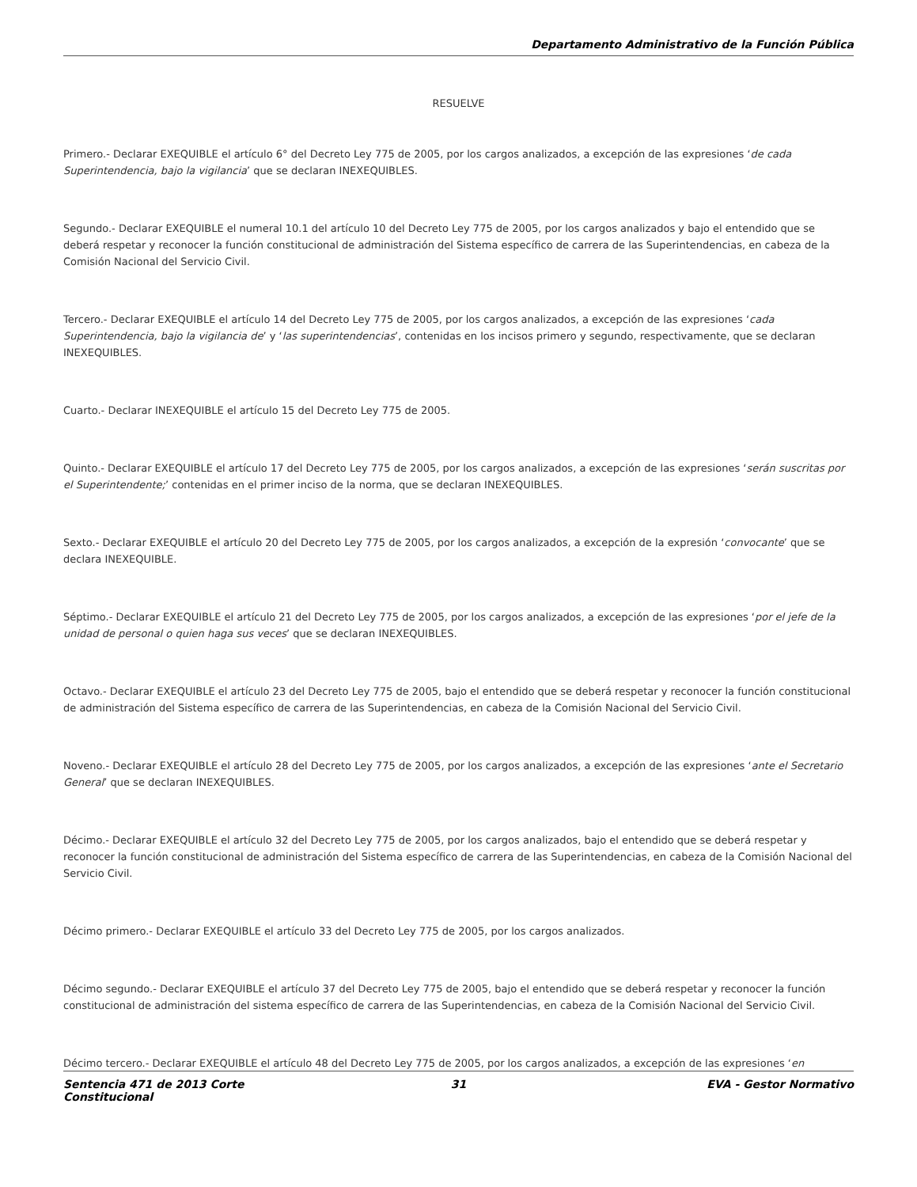Departamento Administrativo de la Función Pública
RESUELVE
Primero.- Declarar EXEQUIBLE el artículo 6° del Decreto Ley 775 de 2005, por los cargos analizados, a excepción de las expresiones ‘de cada Superintendencia, bajo la vigilancia’ que se declaran INEXEQUIBLES.
Segundo.- Declarar EXEQUIBLE el numeral 10.1 del artículo 10 del Decreto Ley 775 de 2005, por los cargos analizados y bajo el entendido que se deberá respetar y reconocer la función constitucional de administración del Sistema específico de carrera de las Superintendencias, en cabeza de la Comisión Nacional del Servicio Civil.
Tercero.- Declarar EXEQUIBLE el artículo 14 del Decreto Ley 775 de 2005, por los cargos analizados, a excepción de las expresiones ‘cada Superintendencia, bajo la vigilancia de’ y ‘las superintendencias’, contenidas en los incisos primero y segundo, respectivamente, que se declaran INEXEQUIBLES.
Cuarto.- Declarar INEXEQUIBLE el artículo 15 del Decreto Ley 775 de 2005.
Quinto.- Declarar EXEQUIBLE el artículo 17 del Decreto Ley 775 de 2005, por los cargos analizados, a excepción de las expresiones ‘serán suscritas por el Superintendente;’ contenidas en el primer inciso de la norma, que se declaran INEXEQUIBLES.
Sexto.- Declarar EXEQUIBLE el artículo 20 del Decreto Ley 775 de 2005, por los cargos analizados, a excepción de la expresión ‘convocante’ que se declara INEXEQUIBLE.
Séptimo.- Declarar EXEQUIBLE el artículo 21 del Decreto Ley 775 de 2005, por los cargos analizados, a excepción de las expresiones ‘por el jefe de la unidad de personal o quien haga sus veces’ que se declaran INEXEQUIBLES.
Octavo.- Declarar EXEQUIBLE el artículo 23 del Decreto Ley 775 de 2005, bajo el entendido que se deberá respetar y reconocer la función constitucional de administración del Sistema específico de carrera de las Superintendencias, en cabeza de la Comisión Nacional del Servicio Civil.
Noveno.- Declarar EXEQUIBLE el artículo 28 del Decreto Ley 775 de 2005, por los cargos analizados, a excepción de las expresiones ‘ante el Secretario General’ que se declaran INEXEQUIBLES.
Décimo.- Declarar EXEQUIBLE el artículo 32 del Decreto Ley 775 de 2005, por los cargos analizados, bajo el entendido que se deberá respetar y reconocer la función constitucional de administración del Sistema específico de carrera de las Superintendencias, en cabeza de la Comisión Nacional del Servicio Civil.
Décimo primero.- Declarar EXEQUIBLE el artículo 33 del Decreto Ley 775 de 2005, por los cargos analizados.
Décimo segundo.- Declarar EXEQUIBLE el artículo 37 del Decreto Ley 775 de 2005, bajo el entendido que se deberá respetar y reconocer la función constitucional de administración del sistema específico de carrera de las Superintendencias, en cabeza de la Comisión Nacional del Servicio Civil.
Décimo tercero.- Declarar EXEQUIBLE el artículo 48 del Decreto Ley 775 de 2005, por los cargos analizados, a excepción de las expresiones ‘en
Sentencia 471 de 2013 Corte Constitucional
31 EVA - Gestor Normativo